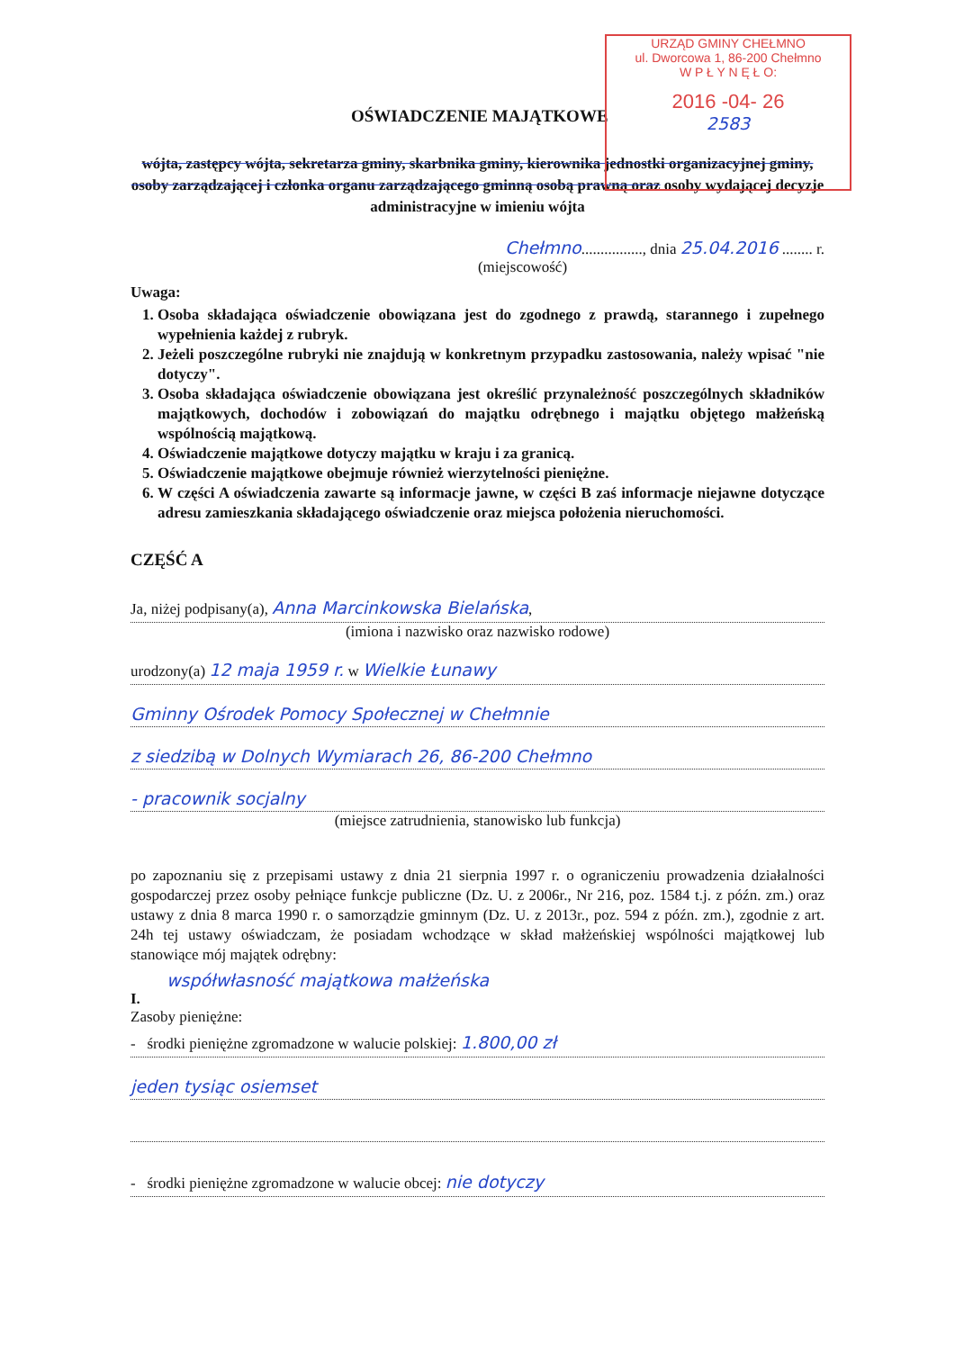URZĄD GMINY CHEŁMNO
ul. Dworcowa 1, 86-200 Chełmno
W P Ł Y N Ę Ł O:
2016 -04- 26
2583
OŚWIADCZENIE MAJĄTKOWE
wójta, zastępcy wójta, sekretarza gminy, skarbnika gminy, kierownika jednostki organizacyjnej gminy, osoby zarządzającej i członka organu zarządzającego gminną osobą prawną oraz osoby wydającej decyzje administracyjne w imieniu wójta
Chełmno................, dnia 25.04.2016 ........ r.
(miejscowość)
Uwaga:
1. Osoba składająca oświadczenie obowiązana jest do zgodnego z prawdą, starannego i zupełnego wypełnienia każdej z rubryk.
2. Jeżeli poszczególne rubryki nie znajdują w konkretnym przypadku zastosowania, należy wpisać "nie dotyczy".
3. Osoba składająca oświadczenie obowiązana jest określić przynależność poszczególnych składników majątkowych, dochodów i zobowiązań do majątku odrębnego i majątku objętego małżeńską wspólnością majątkową.
4. Oświadczenie majątkowe dotyczy majątku w kraju i za granicą.
5. Oświadczenie majątkowe obejmuje również wierzytelności pieniężne.
6. W części A oświadczenia zawarte są informacje jawne, w części B zaś informacje niejawne dotyczące adresu zamieszkania składającego oświadczenie oraz miejsca położenia nieruchomości.
CZĘŚĆ A
Ja, niżej podpisany(a), Anna Marcinkowska Bielańska,
(imiona i nazwisko oraz nazwisko rodowe)
urodzony(a) 12 maja 1959 r. w Wielkie Łunawy
Gminny Ośrodek Pomocy Społecznej w Chełmnie
z siedzibą w Dolnych Wymiarach 26, 86-200 Chełmno
- pracownik socjalny
(miejsce zatrudnienia, stanowisko lub funkcja)
po zapoznaniu się z przepisami ustawy z dnia 21 sierpnia 1997 r. o ograniczeniu prowadzenia działalności gospodarczej przez osoby pełniące funkcje publiczne (Dz. U. z 2006r., Nr 216, poz. 1584 t.j. z późn. zm.) oraz ustawy z dnia 8 marca 1990 r. o samorządzie gminnym (Dz. U. z 2013r., poz. 594 z późn. zm.), zgodnie z art. 24h tej ustawy oświadczam, że posiadam wchodzące w skład małżeńskiej wspólności majątkowej lub stanowiące mój majątek odrębny:
współwłasność majątkowa małżeńska
I.
Zasoby pieniężne:
- środki pieniężne zgromadzone w walucie polskiej: 1.800,00 zł
jeden tysiąc osiemset
- środki pieniężne zgromadzone w walucie obcej: nie dotyczy